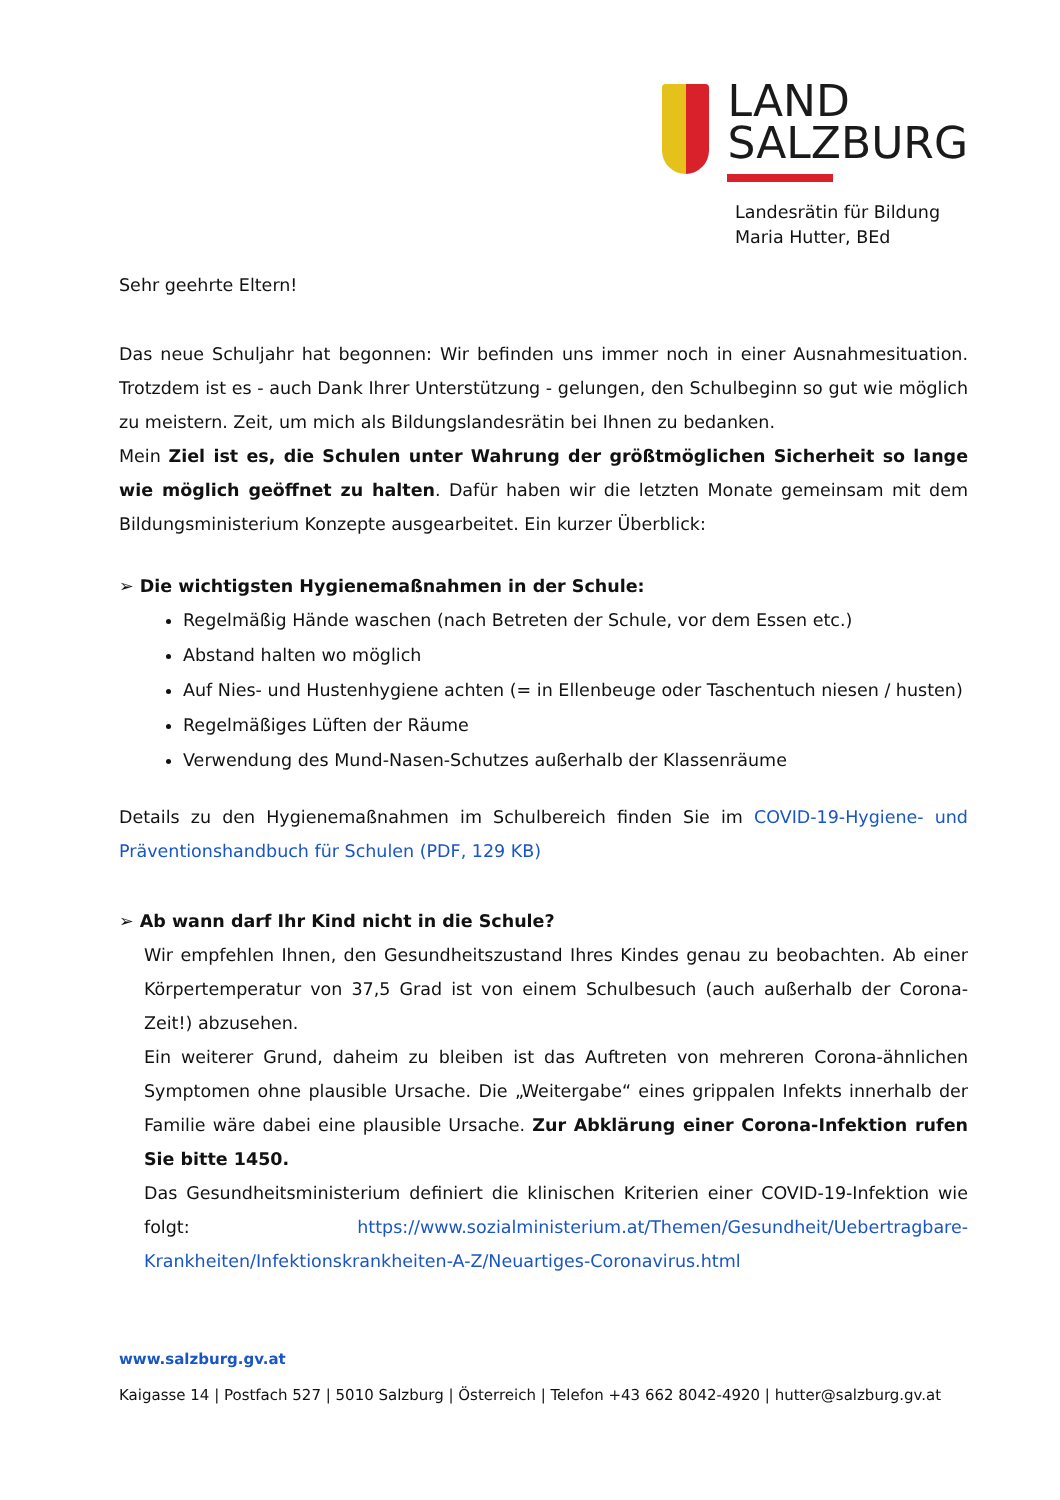LAND
SALZBURG
Landesrätin für Bildung
Maria Hutter, BEd
Sehr geehrte Eltern!
Das neue Schuljahr hat begonnen: Wir befinden uns immer noch in einer Ausnahmesituation. Trotzdem ist es - auch Dank Ihrer Unterstützung - gelungen, den Schulbeginn so gut wie möglich zu meistern. Zeit, um mich als Bildungslandesrätin bei Ihnen zu bedanken.
Mein Ziel ist es, die Schulen unter Wahrung der größtmöglichen Sicherheit so lange wie möglich geöffnet zu halten. Dafür haben wir die letzten Monate gemeinsam mit dem Bildungsministerium Konzepte ausgearbeitet. Ein kurzer Überblick:
➢ Die wichtigsten Hygienemaßnahmen in der Schule:
Regelmäßig Hände waschen (nach Betreten der Schule, vor dem Essen etc.)
Abstand halten wo möglich
Auf Nies- und Hustenhygiene achten (= in Ellenbeuge oder Taschentuch niesen / husten)
Regelmäßiges Lüften der Räume
Verwendung des Mund-Nasen-Schutzes außerhalb der Klassenräume
Details zu den Hygienemaßnahmen im Schulbereich finden Sie im COVID-19-Hygiene- und Präventionshandbuch für Schulen (PDF, 129 KB)
➢ Ab wann darf Ihr Kind nicht in die Schule?
Wir empfehlen Ihnen, den Gesundheitszustand Ihres Kindes genau zu beobachten. Ab einer Körpertemperatur von 37,5 Grad ist von einem Schulbesuch (auch außerhalb der Corona-Zeit!) abzusehen.
Ein weiterer Grund, daheim zu bleiben ist das Auftreten von mehreren Corona-ähnlichen Symptomen ohne plausible Ursache. Die „Weitergabe“ eines grippalen Infekts innerhalb der Familie wäre dabei eine plausible Ursache. Zur Abklärung einer Corona-Infektion rufen Sie bitte 1450.
Das Gesundheitsministerium definiert die klinischen Kriterien einer COVID-19-Infektion wie folgt: https://www.sozialministerium.at/Themen/Gesundheit/Uebertragbare-Krankheiten/Infektionskrankheiten-A-Z/Neuartiges-Coronavirus.html
www.salzburg.gv.at
Kaigasse 14 | Postfach 527 | 5010 Salzburg | Österreich | Telefon +43 662 8042-4920 | hutter@salzburg.gv.at